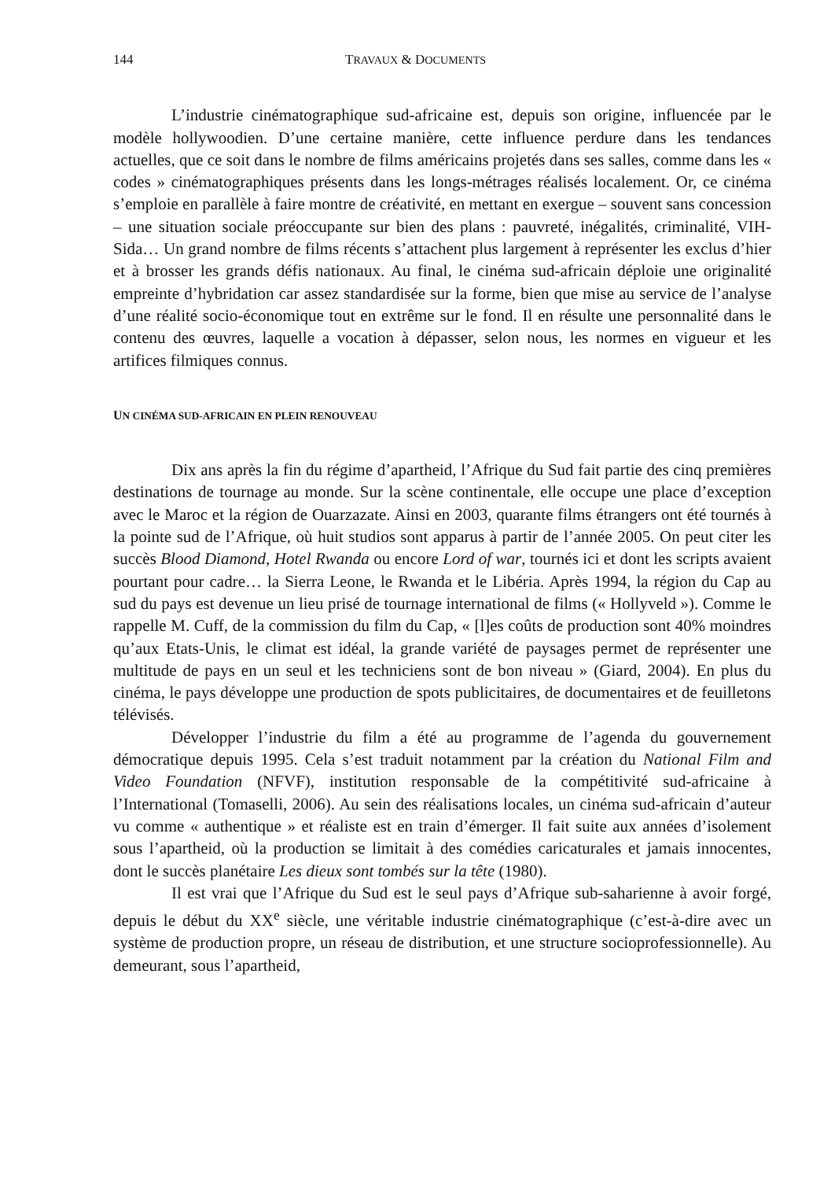144 TRAVAUX & DOCUMENTS
L’industrie cinématographique sud-africaine est, depuis son origine, influencée par le modèle hollywoodien. D’une certaine manière, cette influence perdure dans les tendances actuelles, que ce soit dans le nombre de films américains projetés dans ses salles, comme dans les « codes » cinématographiques présents dans les longs-métrages réalisés localement. Or, ce cinéma s’emploie en parallèle à faire montre de créativité, en mettant en exergue – souvent sans concession – une situation sociale préoccupante sur bien des plans : pauvreté, inégalités, criminalité, VIH-Sida… Un grand nombre de films récents s’attachent plus largement à représenter les exclus d’hier et à brosser les grands défis nationaux. Au final, le cinéma sud-africain déploie une originalité empreinte d’hybridation car assez standardisée sur la forme, bien que mise au service de l’analyse d’une réalité socio-économique tout en extrême sur le fond. Il en résulte une personnalité dans le contenu des œuvres, laquelle a vocation à dépasser, selon nous, les normes en vigueur et les artifices filmiques connus.
UN CINÉMA SUD-AFRICAIN EN PLEIN RENOUVEAU
Dix ans après la fin du régime d’apartheid, l’Afrique du Sud fait partie des cinq premières destinations de tournage au monde. Sur la scène continentale, elle occupe une place d’exception avec le Maroc et la région de Ouarzazate. Ainsi en 2003, quarante films étrangers ont été tournés à la pointe sud de l’Afrique, où huit studios sont apparus à partir de l’année 2005. On peut citer les succès Blood Diamond, Hotel Rwanda ou encore Lord of war, tournés ici et dont les scripts avaient pourtant pour cadre… la Sierra Leone, le Rwanda et le Libéria. Après 1994, la région du Cap au sud du pays est devenue un lieu prisé de tournage international de films (« Hollyveld »). Comme le rappelle M. Cuff, de la commission du film du Cap, « [l]es coûts de production sont 40% moindres qu’aux Etats-Unis, le climat est idéal, la grande variété de paysages permet de représenter une multitude de pays en un seul et les techniciens sont de bon niveau » (Giard, 2004). En plus du cinéma, le pays développe une production de spots publicitaires, de documentaires et de feuilletons télévisés.
Développer l’industrie du film a été au programme de l’agenda du gouvernement démocratique depuis 1995. Cela s’est traduit notamment par la création du National Film and Video Foundation (NFVF), institution responsable de la compétitivité sud-africaine à l’International (Tomaselli, 2006). Au sein des réalisations locales, un cinéma sud-africain d’auteur vu comme « authentique » et réaliste est en train d’émerger. Il fait suite aux années d’isolement sous l’apartheid, où la production se limitait à des comédies caricaturales et jamais innocentes, dont le succès planétaire Les dieux sont tombés sur la tête (1980).
Il est vrai que l’Afrique du Sud est le seul pays d’Afrique sub-saharienne à avoir forgé, depuis le début du XX<sup>e</sup> siècle, une véritable industrie cinématographique (c’est-à-dire avec un système de production propre, un réseau de distribution, et une structure socioprofessionnelle). Au demeurant, sous l’apartheid,